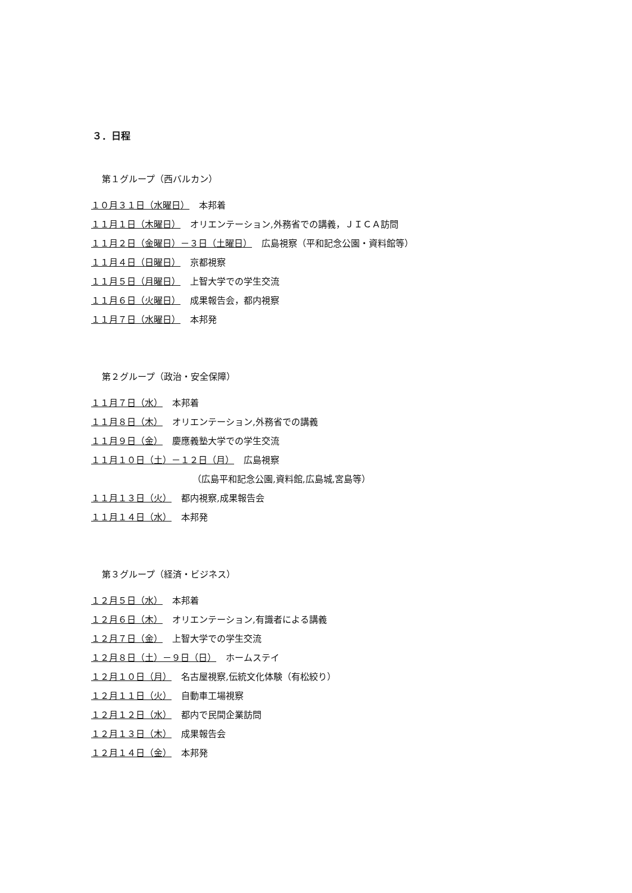３．日程
第１グループ（西バルカン）
１０月３１日（水曜日） 本邦着
１１月１日（木曜日） オリエンテーション,外務省での講義，ＪＩＣＡ訪問
１１月２日（金曜日）－３日（土曜日） 広島視察（平和記念公園・資料館等）
１１月４日（日曜日） 京都視察
１１月５日（月曜日） 上智大学での学生交流
１１月６日（火曜日） 成果報告会，都内視察
１１月７日（水曜日） 本邦発
第２グループ（政治・安全保障）
１１月７日（水） 本邦着
１１月８日（木） オリエンテーション,外務省での講義
１１月９日（金） 慶應義塾大学での学生交流
１１月１０日（土）－１２日（月） 広島視察
（広島平和記念公園,資料館,広島城,宮島等）
１１月１３日（火） 都内視察,成果報告会
１１月１４日（水） 本邦発
第３グループ（経済・ビジネス）
１２月５日（水） 本邦着
１２月６日（木） オリエンテーション,有識者による講義
１２月７日（金） 上智大学での学生交流
１２月８日（土）－９日（日） ホームステイ
１２月１０日（月） 名古屋視察,伝統文化体験（有松絞り）
１２月１１日（火） 自動車工場視察
１２月１２日（水） 都内で民間企業訪問
１２月１３日（木） 成果報告会
１２月１４日（金） 本邦発